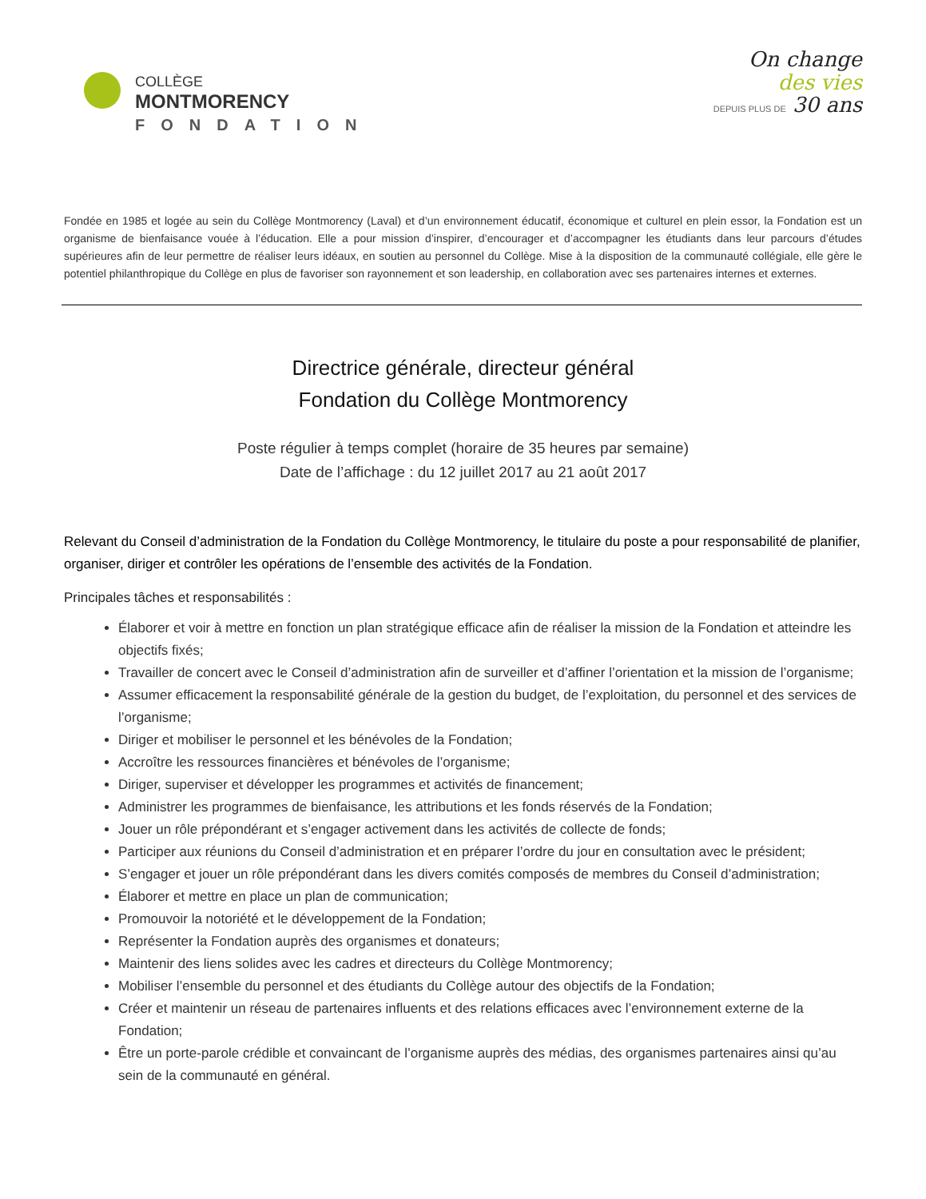COLLÈGE
MONTMORENCY
FONDATION
On change
des vies
DEPUIS PLUS DE 30 ans
Fondée en 1985 et logée au sein du Collège Montmorency (Laval) et d’un environnement éducatif, économique et culturel en plein essor, la Fondation est un organisme de bienfaisance vouée à l’éducation. Elle a pour mission d’inspirer, d’encourager et d’accompagner les étudiants dans leur parcours d’études supérieures afin de leur permettre de réaliser leurs idéaux, en soutien au personnel du Collège. Mise à la disposition de la communauté collégiale, elle gère le potentiel philanthropique du Collège en plus de favoriser son rayonnement et son leadership, en collaboration avec ses partenaires internes et externes.
Directrice générale, directeur général
Fondation du Collège Montmorency
Poste régulier à temps complet (horaire de 35 heures par semaine)
Date de l’affichage : du 12 juillet 2017 au 21 août 2017
Relevant du Conseil d’administration de la Fondation du Collège Montmorency, le titulaire du poste a pour responsabilité de planifier, organiser, diriger et contrôler les opérations de l’ensemble des activités de la Fondation.
Principales tâches et responsabilités :
Élaborer et voir à mettre en fonction un plan stratégique efficace afin de réaliser la mission de la Fondation et atteindre les objectifs fixés;
Travailler de concert avec le Conseil d’administration afin de surveiller et d’affiner l’orientation et la mission de l’organisme;
Assumer efficacement la responsabilité générale de la gestion du budget, de l’exploitation, du personnel et des services de l’organisme;
Diriger et mobiliser le personnel et les bénévoles de la Fondation;
Accroître les ressources financières et bénévoles de l’organisme;
Diriger, superviser et développer les programmes et activités de financement;
Administrer les programmes de bienfaisance, les attributions et les fonds réservés de la Fondation;
Jouer un rôle prépondérant et s’engager activement dans les activités de collecte de fonds;
Participer aux réunions du Conseil d’administration et en préparer l’ordre du jour en consultation avec le président;
S’engager et jouer un rôle prépondérant dans les divers comités composés de membres du Conseil d’administration;
Élaborer et mettre en place un plan de communication;
Promouvoir la notoriété et le développement de la Fondation;
Représenter la Fondation auprès des organismes et donateurs;
Maintenir des liens solides avec les cadres et directeurs du Collège Montmorency;
Mobiliser l’ensemble du personnel et des étudiants du Collège autour des objectifs de la Fondation;
Créer et maintenir un réseau de partenaires influents et des relations efficaces avec l’environnement externe de la Fondation;
Être un porte-parole crédible et convaincant de l’organisme auprès des médias, des organismes partenaires ainsi qu’au sein de la communauté en général.